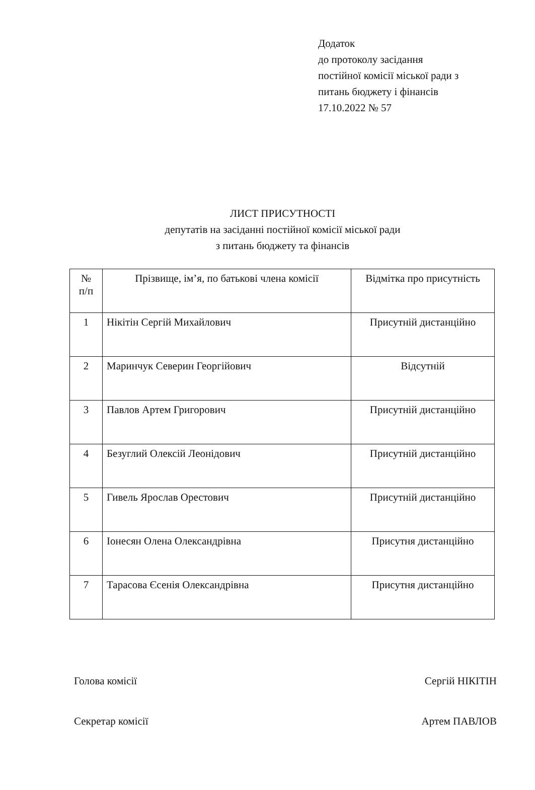Додаток
до протоколу засідання
постійної комісії міської ради з
питань бюджету і фінансів
17.10.2022 № 57
ЛИСТ ПРИСУТНОСТІ
депутатів на засіданні постійної комісії міської ради
з питань бюджету та фінансів
| № п/п | Прізвище, ім’я, по батькові члена комісії | Відмітка про присутність |
| --- | --- | --- |
| 1 | Нікітін Сергій Михайлович | Присутній дистанційно |
| 2 | Маринчук Северин Георгійович | Відсутній |
| 3 | Павлов Артем Григорович | Присутній дистанційно |
| 4 | Безуглий Олексій Леонідович | Присутній дистанційно |
| 5 | Гивель Ярослав Орестович | Присутній дистанційно |
| 6 | Іонесян Олена Олександрівна | Присутня дистанційно |
| 7 | Тарасова Єсенія Олександрівна | Присутня дистанційно |
Голова комісії Сергій НІКІТІН
Секретар комісії Артем ПАВЛОВ